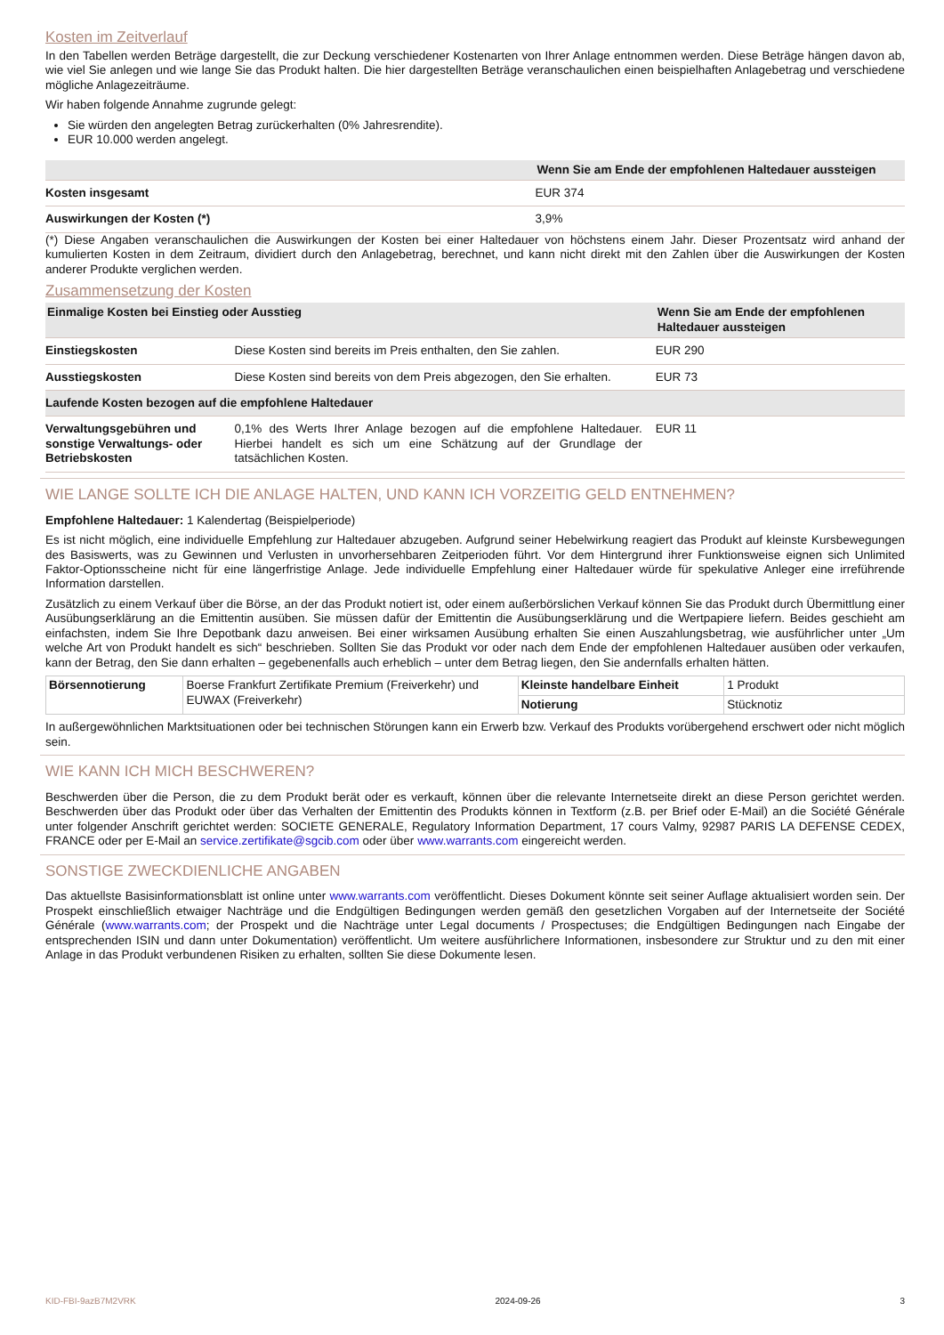Kosten im Zeitverlauf
In den Tabellen werden Beträge dargestellt, die zur Deckung verschiedener Kostenarten von Ihrer Anlage entnommen werden. Diese Beträge hängen davon ab, wie viel Sie anlegen und wie lange Sie das Produkt halten. Die hier dargestellten Beträge veranschaulichen einen beispielhaften Anlagebetrag und verschiedene mögliche Anlagezeiträume.
Wir haben folgende Annahme zugrunde gelegt:
Sie würden den angelegten Betrag zurückerhalten (0% Jahresrendite).
EUR 10.000 werden angelegt.
| | Wenn Sie am Ende der empfohlenen Haltedauer aussteigen |
| --- | --- |
| Kosten insgesamt | EUR 374 |
| Auswirkungen der Kosten (*) | 3,9% |
(*) Diese Angaben veranschaulichen die Auswirkungen der Kosten bei einer Haltedauer von höchstens einem Jahr. Dieser Prozentsatz wird anhand der kumulierten Kosten in dem Zeitraum, dividiert durch den Anlagebetrag, berechnet, und kann nicht direkt mit den Zahlen über die Auswirkungen der Kosten anderer Produkte verglichen werden.
Zusammensetzung der Kosten
| Einmalige Kosten bei Einstieg oder Ausstieg | | Wenn Sie am Ende der empfohlenen Haltedauer aussteigen |
| --- | --- | --- |
| Einstiegskosten | Diese Kosten sind bereits im Preis enthalten, den Sie zahlen. | EUR 290 |
| Ausstiegskosten | Diese Kosten sind bereits von dem Preis abgezogen, den Sie erhalten. | EUR 73 |
| Laufende Kosten bezogen auf die empfohlene Haltedauer | | |
| Verwaltungsgebühren und sonstige Verwaltungs- oder Betriebskosten | 0,1% des Werts Ihrer Anlage bezogen auf die empfohlene Haltedauer. Hierbei handelt es sich um eine Schätzung auf der Grundlage der tatsächlichen Kosten. | EUR 11 |
WIE LANGE SOLLTE ICH DIE ANLAGE HALTEN, UND KANN ICH VORZEITIG GELD ENTNEHMEN?
Empfohlene Haltedauer: 1 Kalendertag (Beispielperiode)
Es ist nicht möglich, eine individuelle Empfehlung zur Haltedauer abzugeben. Aufgrund seiner Hebelwirkung reagiert das Produkt auf kleinste Kursbewegungen des Basiswerts, was zu Gewinnen und Verlusten in unvorhersehbaren Zeitperioden führt. Vor dem Hintergrund ihrer Funktionsweise eignen sich Unlimited Faktor-Optionsscheine nicht für eine längerfristige Anlage. Jede individuelle Empfehlung einer Haltedauer würde für spekulative Anleger eine irreführende Information darstellen.
Zusätzlich zu einem Verkauf über die Börse, an der das Produkt notiert ist, oder einem außerbörslichen Verkauf können Sie das Produkt durch Übermittlung einer Ausübungserklärung an die Emittentin ausüben. Sie müssen dafür der Emittentin die Ausübungserklärung und die Wertpapiere liefern. Beides geschieht am einfachsten, indem Sie Ihre Depotbank dazu anweisen. Bei einer wirksamen Ausübung erhalten Sie einen Auszahlungsbetrag, wie ausführlicher unter „Um welche Art von Produkt handelt es sich“ beschrieben. Sollten Sie das Produkt vor oder nach dem Ende der empfohlenen Haltedauer ausüben oder verkaufen, kann der Betrag, den Sie dann erhalten – gegebenenfalls auch erheblich – unter dem Betrag liegen, den Sie andernfalls erhalten hätten.
| Börsennotierung | Boerse Frankfurt Zertifikate Premium (Freiverkehr) und EUWAX (Freiverkehr) | Kleinste handelbare Einheit | 1 Produkt |
| | | Notierung | Stücknotiz |
In außergewöhnlichen Marktsituationen oder bei technischen Störungen kann ein Erwerb bzw. Verkauf des Produkts vorübergehend erschwert oder nicht möglich sein.
WIE KANN ICH MICH BESCHWEREN?
Beschwerden über die Person, die zu dem Produkt berät oder es verkauft, können über die relevante Internetseite direkt an diese Person gerichtet werden. Beschwerden über das Produkt oder über das Verhalten der Emittentin des Produkts können in Textform (z.B. per Brief oder E-Mail) an die Société Générale unter folgender Anschrift gerichtet werden: SOCIETE GENERALE, Regulatory Information Department, 17 cours Valmy, 92987 PARIS LA DEFENSE CEDEX, FRANCE oder per E-Mail an service.zertifikate@sgcib.com oder über www.warrants.com eingereicht werden.
SONSTIGE ZWECKDIENLICHE ANGABEN
Das aktuellste Basisinformationsblatt ist online unter www.warrants.com veröffentlicht. Dieses Dokument könnte seit seiner Auflage aktualisiert worden sein. Der Prospekt einschließlich etwaiger Nachträge und die Endgültigen Bedingungen werden gemäß den gesetzlichen Vorgaben auf der Internetseite der Société Générale (www.warrants.com; der Prospekt und die Nachträge unter Legal documents / Prospectuses; die Endgültigen Bedingungen nach Eingabe der entsprechenden ISIN und dann unter Dokumentation) veröffentlicht. Um weitere ausführlichere Informationen, insbesondere zur Struktur und zu den mit einer Anlage in das Produkt verbundenen Risiken zu erhalten, sollten Sie diese Dokumente lesen.
KID-FBI-9azB7M2VRK 2024-09-26 3